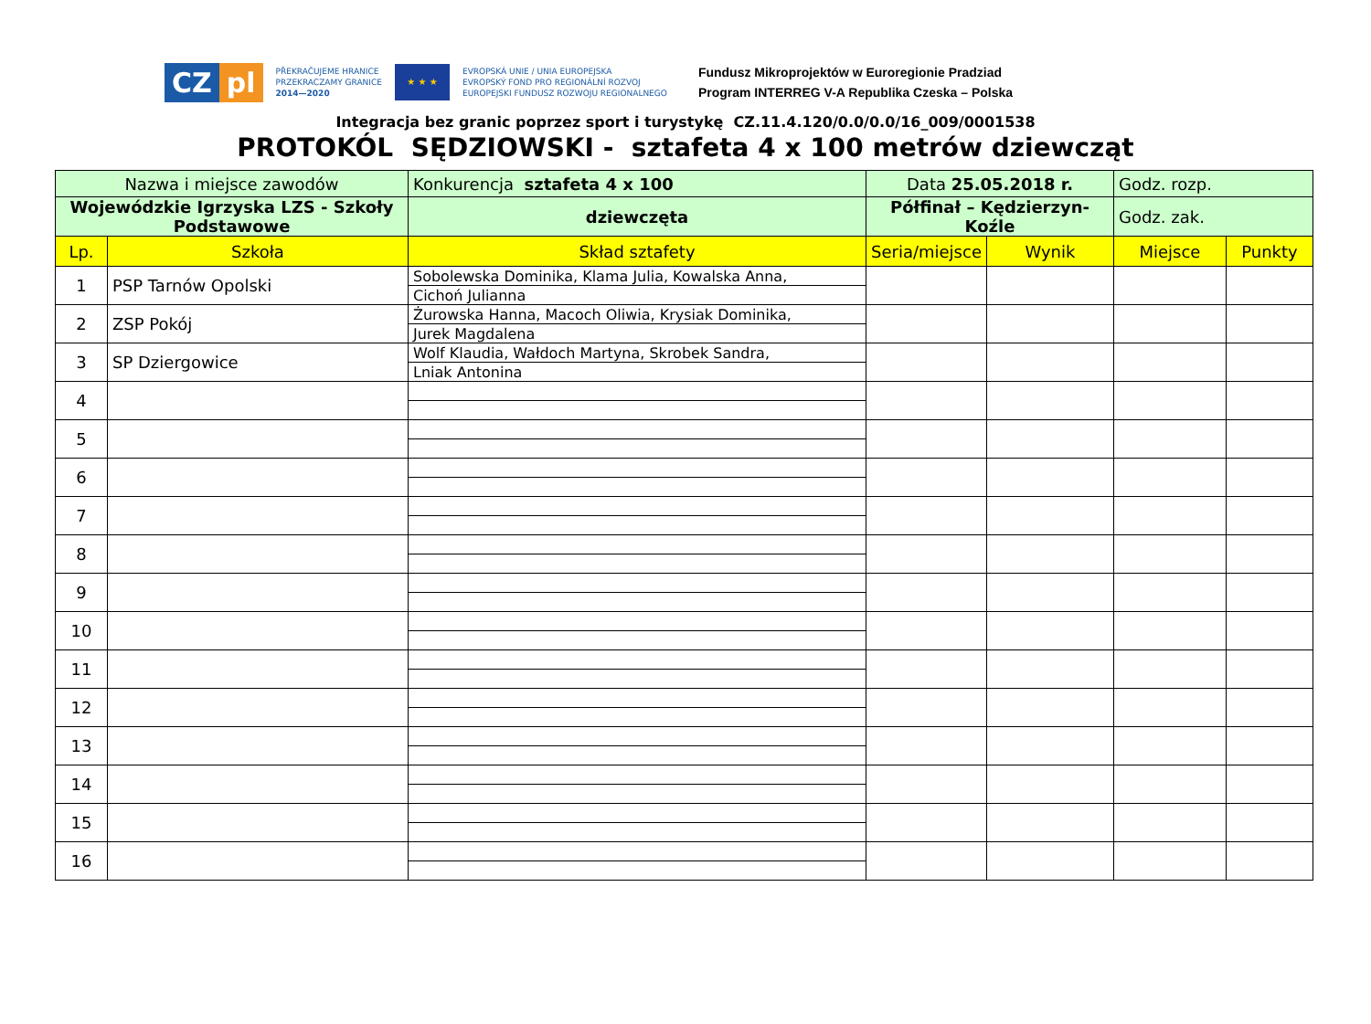CZ pl
PŘEKRAČUJEME HRANICE
PRZEKRACZAMY GRANICE
2014—2020
★ ★ ★
EVROPSKÁ UNIE / UNIA EUROPEJSKA
EVROPSKÝ FOND PRO REGIONÁLNÍ ROZVOJ
EUROPEJSKI FUNDUSZ ROZWOJU REGIONALNEGO
Fundusz Mikroprojektów w Euroregionie Pradziad
Program INTERREG V-A Republika Czeska – Polska
Integracja bez granic poprzez sport i turystykę CZ.11.4.120/0.0/0.0/16_009/0001538
PROTOKÓL SĘDZIOWSKI - sztafeta 4 x 100 metrów dziewcząt
| Nazwa i miejsce zawodów | | Konkurencja sztafeta 4 x 100 | Data 25.05.2018 r. | | Godz. rozp. | |
| Wojewódzkie Igrzyska LZS - Szkoły Podstawowe | | dziewczęta | Półfinał – Kędzierzyn-Koźle | | Godz. zak. | |
| Lp. | Szkoła | Skład sztafety | Seria/miejsce | Wynik | Miejsce | Punkty |
| 1 | PSP Tarnów Opolski | Sobolewska Dominika, Klama Julia, Kowalska Anna, | | | | |
| | | Cichoń Julianna | | | | |
| 2 | ZSP Pokój | Żurowska Hanna, Macoch Oliwia, Krysiak Dominika, | | | | |
| | | Jurek Magdalena | | | | |
| 3 | SP Dziergowice | Wolf Klaudia, Wałdoch Martyna, Skrobek Sandra, | | | | |
| | | Lniak Antonina | | | | |
| 4 | | | | | | |
| 5 | | | | | | |
| 6 | | | | | | |
| 7 | | | | | | |
| 8 | | | | | | |
| 9 | | | | | | |
| 10 | | | | | | |
| 11 | | | | | | |
| 12 | | | | | | |
| 13 | | | | | | |
| 14 | | | | | | |
| 15 | | | | | | |
| 16 | | | | | | |